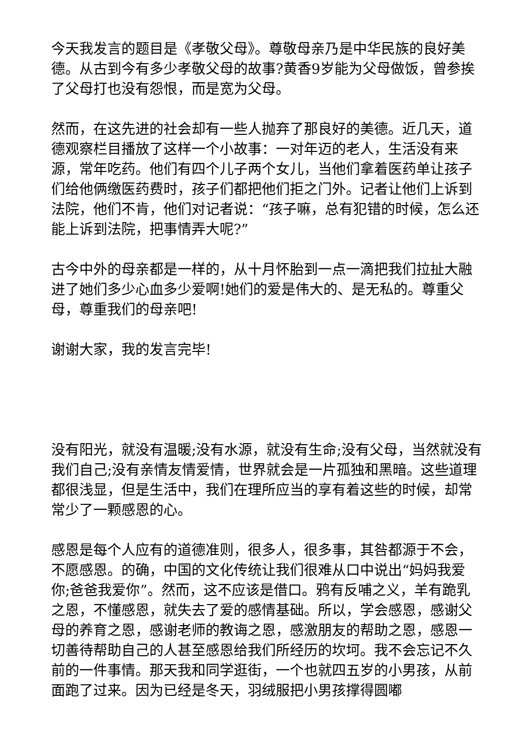今天我发言的题目是《孝敬父母》。尊敬母亲乃是中华民族的良好美德。从古到今有多少孝敬父母的故事?黄香9岁能为父母做饭，曾参挨了父母打也没有怨恨，而是宽为父母。
然而，在这先进的社会却有一些人抛弃了那良好的美德。近几天，道德观察栏目播放了这样一个小故事：一对年迈的老人，生活没有来源，常年吃药。他们有四个儿子两个女儿，当他们拿着医药单让孩子们给他俩缴医药费时，孩子们都把他们拒之门外。记者让他们上诉到法院，他们不肯，他们对记者说：“孩子嘛，总有犯错的时候，怎么还能上诉到法院，把事情弄大呢?”
古今中外的母亲都是一样的，从十月怀胎到一点一滴把我们拉扯大融进了她们多少心血多少爱啊!她们的爱是伟大的、是无私的。尊重父母，尊重我们的母亲吧!
谢谢大家，我的发言完毕!
没有阳光，就没有温暖;没有水源，就没有生命;没有父母，当然就没有我们自己;没有亲情友情爱情，世界就会是一片孤独和黑暗。这些道理都很浅显，但是生活中，我们在理所应当的享有着这些的时候，却常常少了一颗感恩的心。
感恩是每个人应有的道德准则，很多人，很多事，其咎都源于不会，不愿感恩。的确，中国的文化传统让我们很难从口中说出“妈妈我爱你;爸爸我爱你”。然而，这不应该是借口。鸦有反哺之义，羊有跪乳之恩，不懂感恩，就失去了爱的感情基础。所以，学会感恩，感谢父母的养育之恩，感谢老师的教诲之恩，感激朋友的帮助之恩，感恩一切善待帮助自己的人甚至感恩给我们所经历的坎坷。我不会忘记不久前的一件事情。那天我和同学逛街，一个也就四五岁的小男孩，从前面跑了过来。因为已经是冬天，羽绒服把小男孩撑得圆嘟